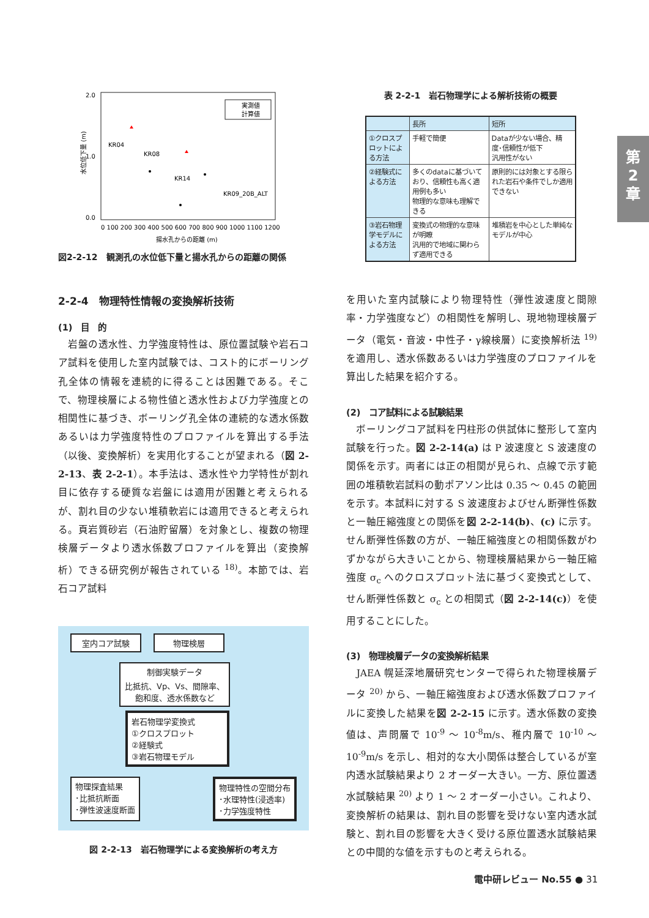2.0
0.0
1.0
水位低下量 (m)
0 100 200 300 400 500 600 700 800 900 1000 1100 1200
揚水孔からの距離 (m)
実測値
計算値
KR04
KR08
KR14
KR09_20B_ALT
図2-2-12　観測孔の水位低下量と揚水孔からの距離の関係
表 2-2-1　岩石物理学による解析技術の概要
| | 長所 | 短所 |
| --- | --- | --- |
| ①クロスプロットによる方法 | 手軽で簡便 | Dataが少ない場合、精度･信頼性が低下 汎用性がない |
| ②経験式による方法 | 多くのdataに基づいており、信頼性も高く適用例も多い 物理的な意味も理解できる | 原則的には対象とする限られた岩石や条件でしか適用できない |
| ③岩石物理学モデルによる方法 | 変換式の物理的な意味が明瞭 汎用的で地域に関わらず適用できる | 堆積岩を中心とした単純なモデルが中心 |
第
2
章
2-2-4　物理特性情報の変換解析技術
(1)　目　的
　岩盤の透水性、力学強度特性は、原位置試験や岩石コア試料を使用した室内試験では、コスト的にボーリング孔全体の情報を連続的に得ることは困難である。そこで、物理検層による物性値と透水性および力学強度との相関性に基づき、ボーリング孔全体の連続的な透水係数あるいは力学強度特性のプロファイルを算出する手法（以後、変換解析）を実用化することが望まれる（図 2-2-13、表 2-2-1）。本手法は、透水性や力学特性が割れ目に依存する硬質な岩盤には適用が困難と考えられるが、割れ目の少ない堆積軟岩には適用できると考えられる。頁岩質砂岩（石油貯留層）を対象とし、複数の物理検層データより透水係数プロファイルを算出（変換解析）できる研究例が報告されている <sup>18)</sup>。本節では、岩石コア試料
室内コア試験 物理検層
制御実験データ
比抵抗、Vp、Vs、間隙率、飽和度、透水係数など
岩石物理学変換式
①クロスプロット
②経験式
③岩石物理モデル
物理探査結果
･比抵抗断面
･弾性波速度断面
物理特性の空間分布
･水理特性(浸透率)
･力学強度特性
図 2-2-13　岩石物理学による変換解析の考え方
を用いた室内試験により物理特性（弾性波速度と間隙率・力学強度など）の相関性を解明し、現地物理検層データ（電気・音波・中性子・γ線検層）に変換解析法 <sup>19)</sup> を適用し、透水係数あるいは力学強度のプロファイルを算出した結果を紹介する。
(2)　コア試料による試験結果
　ボーリングコア試料を円柱形の供試体に整形して室内試験を行った。図 2-2-14(a) は P 波速度と S 波速度の関係を示す。両者には正の相関が見られ、点線で示す範囲の堆積軟岩試料の動ポアソン比は 0.35 ～ 0.45 の範囲を示す。本試料に対する S 波速度およびせん断弾性係数と一軸圧縮強度との関係を図 2-2-14(b)、(c) に示す。せん断弾性係数の方が、一軸圧縮強度との相関係数がわずかながら大きいことから、物理検層結果から一軸圧縮強度 σ<sub>c</sub> へのクロスプロット法に基づく変換式として、せん断弾性係数と σ<sub>c</sub> との相関式（図 2-2-14(c)）を使用することにした。
(3)　物理検層データの変換解析結果
　JAEA 幌延深地層研究センターで得られた物理検層データ <sup>20)</sup> から、一軸圧縮強度および透水係数プロファイルに変換した結果を図 2-2-15 に示す。透水係数の変換値は、声問層で 10<sup>-9</sup> ～ 10<sup>-8</sup>m/s、稚内層で 10<sup>-10</sup> ～ 10<sup>-9</sup>m/s を示し、相対的な大小関係は整合しているが室内透水試験結果より 2 オーダー大きい。一方、原位置透水試験結果 <sup>20)</sup> より 1 ～ 2 オーダー小さい。これより、変換解析の結果は、割れ目の影響を受けない室内透水試験と、割れ目の影響を大きく受ける原位置透水試験結果との中間的な値を示すものと考えられる。
電中研レビュー No.55 ● 31